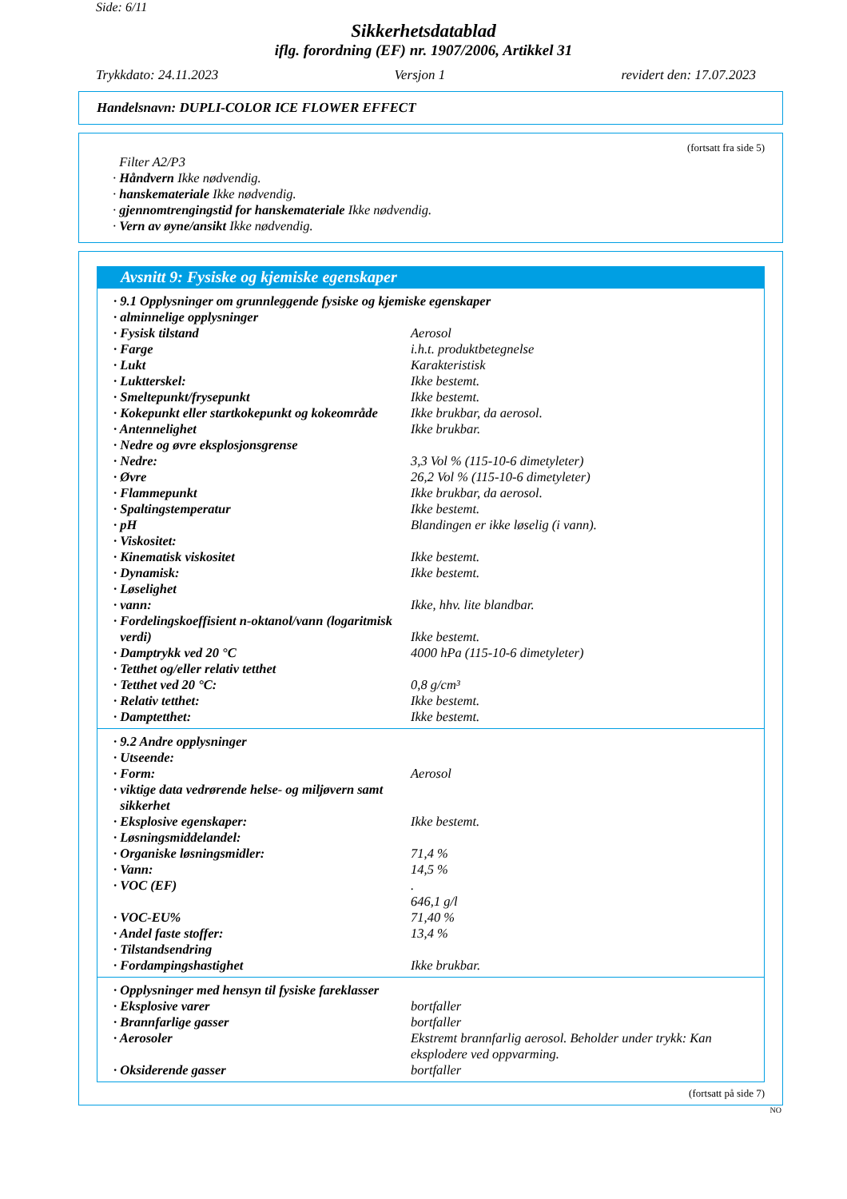Side: 6/11
Sikkerhetsdatablad
iflg. forordning (EF) nr. 1907/2006, Artikkel 31
Trykkdato: 24.11.2023 Versjon 1 revidert den: 17.07.2023
Handelsnavn: DUPLI-COLOR ICE FLOWER EFFECT
(fortsatt fra side 5)
Filter A2/P3
· Håndvern Ikke nødvendig.
· hanskemateriale Ikke nødvendig.
· gjennomtrengingstid for hanskemateriale Ikke nødvendig.
· Vern av øyne/ansikt Ikke nødvendig.
Avsnitt 9: Fysiske og kjemiske egenskaper
| · 9.1 Opplysninger om grunnleggende fysiske og kjemiske egenskaper | |
| · alminnelige opplysninger | |
| · Fysisk tilstand | Aerosol |
| · Farge | i.h.t. produktbetegnelse |
| · Lukt | Karakteristisk |
| · Luktterskel: | Ikke bestemt. |
| · Smeltepunkt/frysepunkt | Ikke bestemt. |
| · Kokepunkt eller startkokepunkt og kokeområde | Ikke brukbar, da aerosol. |
| · Antennelighet | Ikke brukbar. |
| · Nedre og øvre eksplosjonsgrense | |
| · Nedre: | 3,3 Vol % (115-10-6 dimetyleter) |
| · Øvre | 26,2 Vol % (115-10-6 dimetyleter) |
| · Flammepunkt | Ikke brukbar, da aerosol. |
| · Spaltingstemperatur | Ikke bestemt. |
| · pH | Blandingen er ikke løselig (i vann). |
| · Viskositet: | |
| · Kinematisk viskositet | Ikke bestemt. |
| · Dynamisk: | Ikke bestemt. |
| · Løselighet | |
| · vann: | Ikke, hhv. lite blandbar. |
| · Fordelingskoeffisient n-oktanol/vann (logaritmisk verdi) | Ikke bestemt. |
| · Damptrykk ved 20 °C | 4000 hPa (115-10-6 dimetyleter) |
| · Tetthet og/eller relativ tetthet | |
| · Tetthet ved 20 °C: | 0,8 g/cm³ |
| · Relativ tetthet: | Ikke bestemt. |
| · Damptetthet: | Ikke bestemt. |
| · 9.2 Andre opplysninger | |
| · Utseende: | |
| · Form: | Aerosol |
| · viktige data vedrørende helse- og miljøvern samt sikkerhet | |
| · Eksplosive egenskaper: | Ikke bestemt. |
| · Løsningsmiddelandel: | |
| · Organiske løsningsmidler: | 71,4 % |
| · Vann: | 14,5 % |
| · VOC (EF) | . 646,1 g/l |
| · VOC-EU% | 71,40 % |
| · Andel faste stoffer: | 13,4 % |
| · Tilstandsendring | |
| · Fordampingshastighet | Ikke brukbar. |
| · Opplysninger med hensyn til fysiske fareklasser | |
| · Eksplosive varer | bortfaller |
| · Brannfarlige gasser | bortfaller |
| · Aerosoler | Ekstremt brannfarlig aerosol. Beholder under trykk: Kan eksplodere ved oppvarming. |
| · Oksiderende gasser | bortfaller |
(fortsatt på side 7)
NO